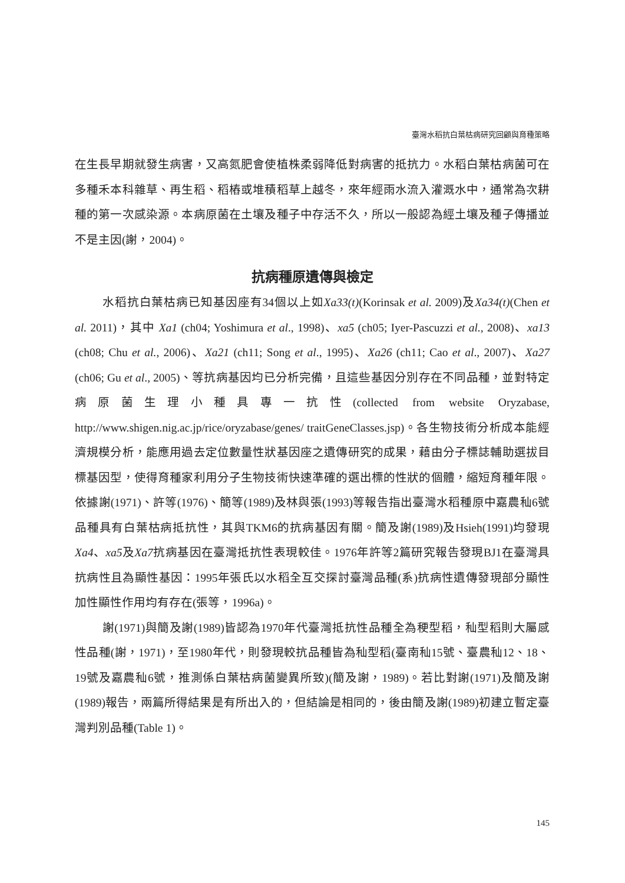臺灣水稻抗白葉枯病研究回顧與育種策略
在生長早期就發生病害，又高氮肥會使植株柔弱降低對病害的抵抗力。水稻白葉枯病菌可在多種禾本科雜草、再生稻、稻樁或堆積稻草上越冬，來年經雨水流入灌溉水中，通常為次耕種的第一次感染源。本病原菌在土壤及種子中存活不久，所以一般認為經土壤及種子傳播並不是主因(謝，2004)。
抗病種原遺傳與檢定
水稻抗白葉枯病已知基因座有34個以上如Xa33(t)(Korinsak et al. 2009)及Xa34(t)(Chen et al. 2011)，其中 Xa1 (ch04; Yoshimura et al., 1998)、xa5 (ch05; Iyer-Pascuzzi et al., 2008)、xa13 (ch08; Chu et al., 2006)、Xa21 (ch11; Song et al., 1995)、Xa26 (ch11; Cao et al., 2007)、Xa27 (ch06; Gu et al., 2005)、等抗病基因均已分析完備，且這些基因分別存在不同品種，並對特定病原菌生理小種具專一抗性(collected from website Oryzabase, http://www.shigen.nig.ac.jp/rice/oryzabase/genes/ traitGeneClasses.jsp)。各生物技術分析成本能經濟規模分析，能應用過去定位數量性狀基因座之遺傳研究的成果，藉由分子標誌輔助選拔目標基因型，使得育種家利用分子生物技術快速準確的選出標的性狀的個體，縮短育種年限。依據謝(1971)、許等(1976)、簡等(1989)及林與張(1993)等報告指出臺灣水稻種原中嘉農秈6號品種具有白葉枯病抵抗性，其與TKM6的抗病基因有關。簡及謝(1989)及Hsieh(1991)均發現Xa4、xa5及Xa7抗病基因在臺灣抵抗性表現較佳。1976年許等2篇研究報告發現BJ1在臺灣具抗病性且為顯性基因：1995年張氏以水稻全互交探討臺灣品種(系)抗病性遺傳發現部分顯性加性顯性作用均有存在(張等，1996a)。
謝(1971)與簡及謝(1989)皆認為1970年代臺灣抵抗性品種全為稉型稻，秈型稻則大屬感性品種(謝，1971)，至1980年代，則發現較抗品種皆為秈型稻(臺南秈15號、臺農秈12、18、19號及嘉農秈6號，推測係白葉枯病菌變異所致)(簡及謝，1989)。若比對謝(1971)及簡及謝(1989)報告，兩篇所得結果是有所出入的，但結論是相同的，後由簡及謝(1989)初建立暫定臺灣判別品種(Table 1)。
145